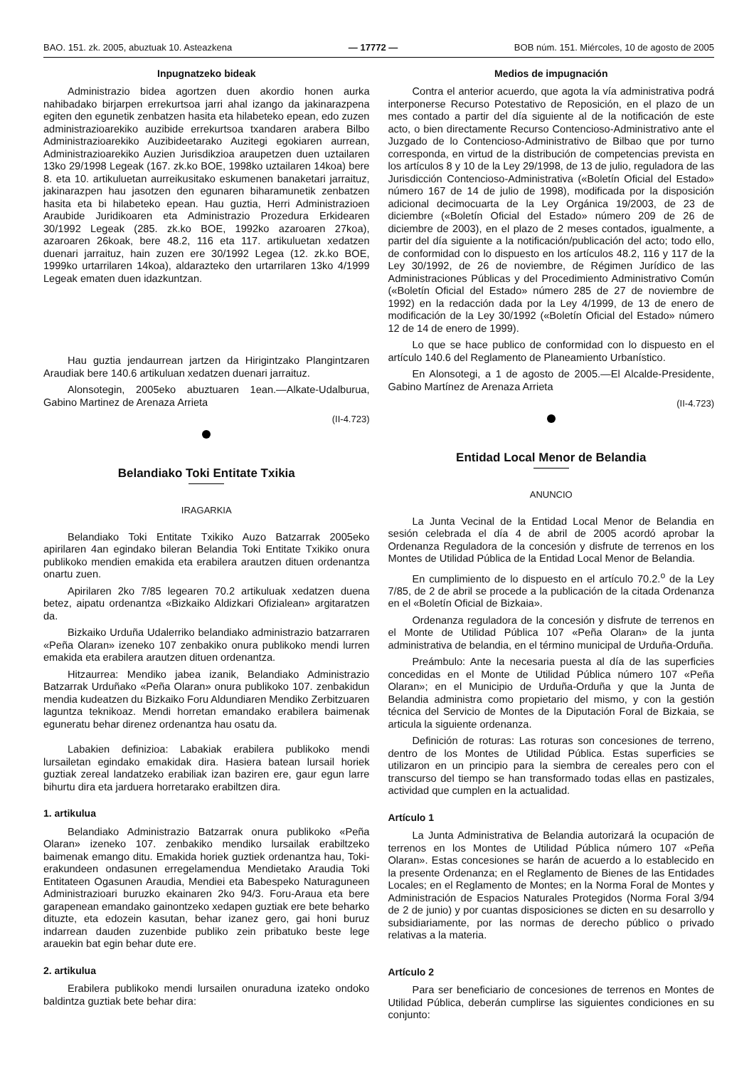BAO. 151. zk. 2005, abuztuak 10. Asteazkena — 17772 — BOB núm. 151. Miércoles, 10 de agosto de 2005
Inpugnatzeko bideak
Administrazio bidea agortzen duen akordio honen aurka nahibadako birjarpen errekurtsoa jarri ahal izango da jakinarazpena egiten den egunetik zenbatzen hasita eta hilabeteko epean, edo zuzen administrazioarekiko auzibide errekurtsoa txandaren arabera Bilbo Administrazioarekiko Auzibideetarako Auzitegi egokiaren aurrean, Administrazioarekiko Auzien Jurisdikzioa araupetzen duen uztailaren 13ko 29/1998 Legeak (167. zk.ko BOE, 1998ko uztailaren 14koa) bere 8. eta 10. artikuluetan aurreikusitako eskumenen banaketari jarraituz, jakinarazpen hau jasotzen den egunaren biharamunetik zenbatzen hasita eta bi hilabeteko epean. Hau guztia, Herri Administrazioen Araubide Juridikoaren eta Administrazio Prozedura Erkidearen 30/1992 Legeak (285. zk.ko BOE, 1992ko azaroaren 27koa), azaroaren 26koak, bere 48.2, 116 eta 117. artikuluetan xedatzen duenari jarraituz, hain zuzen ere 30/1992 Legea (12. zk.ko BOE, 1999ko urtarrilaren 14koa), aldarazteko den urtarrilaren 13ko 4/1999 Legeak ematen duen idazkuntzan.
Hau guztia jendaurrean jartzen da Hirigintzako Plangintzaren Araudiak bere 140.6 artikuluan xedatzen duenari jarraituz.
Alonsotegin, 2005eko abuztuaren 1ean.—Alkate-Udalburua, Gabino Martinez de Arenaza Arrieta
(II-4.723)
Belandiako Toki Entitate Txikia
IRAGARKIA
Belandiako Toki Entitate Txikiko Auzo Batzarrak 2005eko apirilaren 4an egindako bileran Belandia Toki Entitate Txikiko onura publikoko mendien emakida eta erabilera arautzen dituen ordenantza onartu zuen.
Apirilaren 2ko 7/85 legearen 70.2 artikuluak xedatzen duena betez, aipatu ordenantza «Bizkaiko Aldizkari Ofizialean» argitaratzen da.
Bizkaiko Urduña Udalerriko belandiako administrazio batzarraren «Peña Olaran» izeneko 107 zenbakiko onura publikoko mendi lurren emakida eta erabilera arautzen dituen ordenantza.
Hitzaurrea: Mendiko jabea izanik, Belandiako Administrazio Batzarrak Urduñako «Peña Olaran» onura publikoko 107. zenbakidun mendia kudeatzen du Bizkaiko Foru Aldundiaren Mendiko Zerbitzuaren laguntza teknikoaz. Mendi horretan emandako erabilera baimenak eguneratu behar direnez ordenantza hau osatu da.
Labakien definizioa: Labakiak erabilera publikoko mendi lursailetan egindako emakidak dira. Hasiera batean lursail horiek guztiak zereal landatzeko erabiliak izan baziren ere, gaur egun larre bihurtu dira eta jarduera horretarako erabiltzen dira.
1. artikulua
Belandiako Administrazio Batzarrak onura publikoko «Peña Olaran» izeneko 107. zenbakiko mendiko lursailak erabiltzeko baimenak emango ditu. Emakida horiek guztiek ordenantza hau, Toki-erakundeen ondasunen erregelamendua Mendietako Araudia Toki Entitateen Ogasunen Araudia, Mendiei eta Babespeko Naturaguneen Administrazioari buruzko ekainaren 2ko 94/3. Foru-Araua eta bere garapenean emandako gainontzeko xedapen guztiak ere bete beharko dituzte, eta edozein kasutan, behar izanez gero, gai honi buruz indarrean dauden zuzenbide publiko zein pribatuko beste lege arauekin bat egin behar dute ere.
2. artikulua
Erabilera publikoko mendi lursailen onuraduna izateko ondoko baldintza guztiak bete behar dira:
Medios de impugnación
Contra el anterior acuerdo, que agota la vía administrativa podrá interponerse Recurso Potestativo de Reposición, en el plazo de un mes contado a partir del día siguiente al de la notificación de este acto, o bien directamente Recurso Contencioso-Administrativo ante el Juzgado de lo Contencioso-Administrativo de Bilbao que por turno corresponda, en virtud de la distribución de competencias prevista en los artículos 8 y 10 de la Ley 29/1998, de 13 de julio, reguladora de las Jurisdicción Contencioso-Administrativa («Boletín Oficial del Estado» número 167 de 14 de julio de 1998), modificada por la disposición adicional decimocuarta de la Ley Orgánica 19/2003, de 23 de diciembre («Boletín Oficial del Estado» número 209 de 26 de diciembre de 2003), en el plazo de 2 meses contados, igualmente, a partir del día siguiente a la notificación/publicación del acto; todo ello, de conformidad con lo dispuesto en los artículos 48.2, 116 y 117 de la Ley 30/1992, de 26 de noviembre, de Régimen Jurídico de las Administraciones Públicas y del Procedimiento Administrativo Común («Boletín Oficial del Estado» número 285 de 27 de noviembre de 1992) en la redacción dada por la Ley 4/1999, de 13 de enero de modificación de la Ley 30/1992 («Boletín Oficial del Estado» número 12 de 14 de enero de 1999).
Lo que se hace publico de conformidad con lo dispuesto en el artículo 140.6 del Reglamento de Planeamiento Urbanístico.
En Alonsotegi, a 1 de agosto de 2005.—El Alcalde-Presidente, Gabino Martínez de Arenaza Arrieta
(II-4.723)
Entidad Local Menor de Belandia
ANUNCIO
La Junta Vecinal de la Entidad Local Menor de Belandia en sesión celebrada el día 4 de abril de 2005 acordó aprobar la Ordenanza Reguladora de la concesión y disfrute de terrenos en los Montes de Utilidad Pública de la Entidad Local Menor de Belandia.
En cumplimiento de lo dispuesto en el artículo 70.2.<sup>o</sup> de la Ley 7/85, de 2 de abril se procede a la publicación de la citada Ordenanza en el «Boletín Oficial de Bizkaia».
Ordenanza reguladora de la concesión y disfrute de terrenos en el Monte de Utilidad Pública 107 «Peña Olaran» de la junta administrativa de belandia, en el término municipal de Urduña-Orduña.
Preámbulo: Ante la necesaria puesta al día de las superficies concedidas en el Monte de Utilidad Pública número 107 «Peña Olaran»; en el Municipio de Urduña-Orduña y que la Junta de Belandia administra como propietario del mismo, y con la gestión técnica del Servicio de Montes de la Diputación Foral de Bizkaia, se articula la siguiente ordenanza.
Definición de roturas: Las roturas son concesiones de terreno, dentro de los Montes de Utilidad Pública. Estas superficies se utilizaron en un principio para la siembra de cereales pero con el transcurso del tiempo se han transformado todas ellas en pastizales, actividad que cumplen en la actualidad.
Artículo 1
La Junta Administrativa de Belandia autorizará la ocupación de terrenos en los Montes de Utilidad Pública número 107 «Peña Olaran». Estas concesiones se harán de acuerdo a lo establecido en la presente Ordenanza; en el Reglamento de Bienes de las Entidades Locales; en el Reglamento de Montes; en la Norma Foral de Montes y Administración de Espacios Naturales Protegidos (Norma Foral 3/94 de 2 de junio) y por cuantas disposiciones se dicten en su desarrollo y subsidiariamente, por las normas de derecho público o privado relativas a la materia.
Artículo 2
Para ser beneficiario de concesiones de terrenos en Montes de Utilidad Pública, deberán cumplirse las siguientes condiciones en su conjunto: